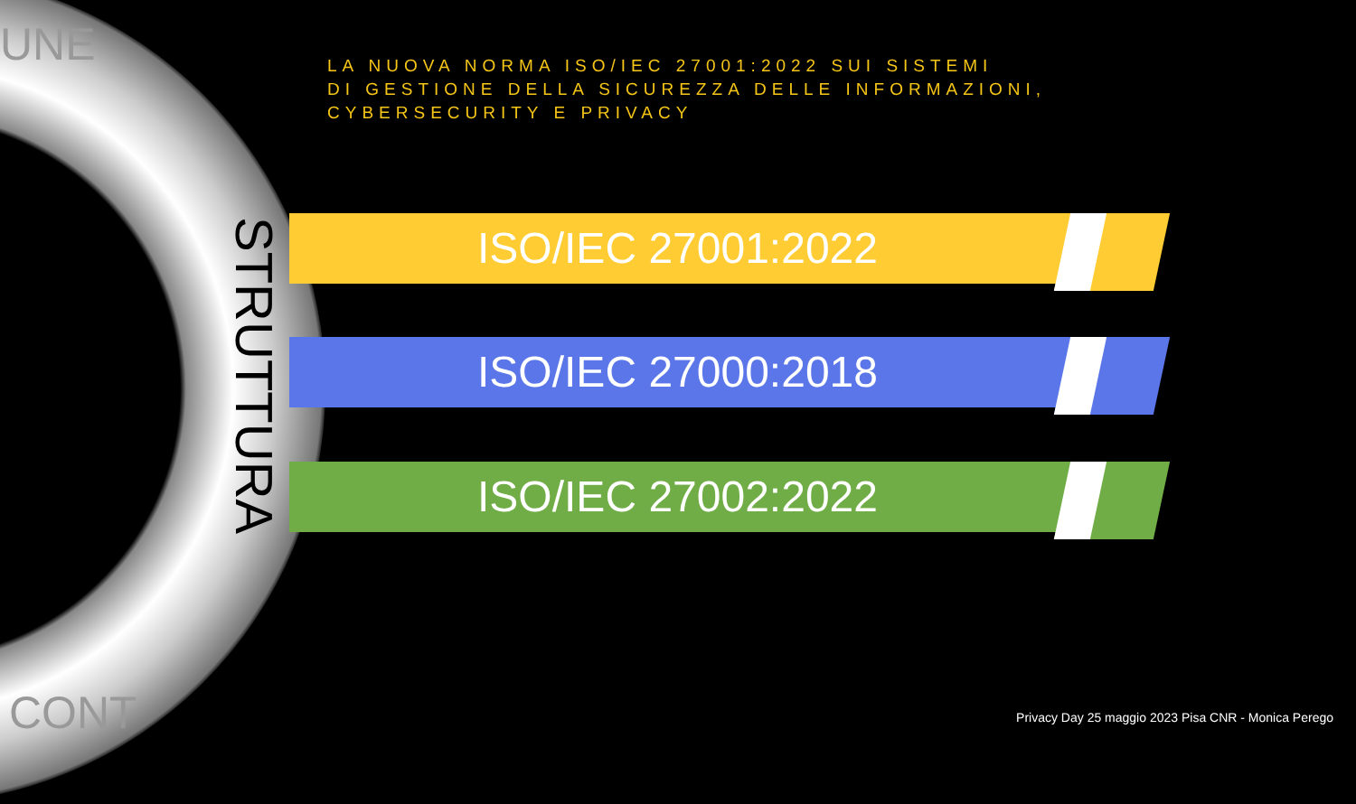UNE
STRUTTURA
CONT
LA NUOVA NORMA ISO/IEC 27001:2022 SUI SISTEMI
DI GESTIONE DELLA SICUREZZA DELLE INFORMAZIONI, CYBERSECURITY E PRIVACY
ISO/IEC 27001:2022
ISO/IEC 27000:2018
ISO/IEC 27002:2022
Privacy Day 25 maggio 2023 Pisa CNR - Monica Perego